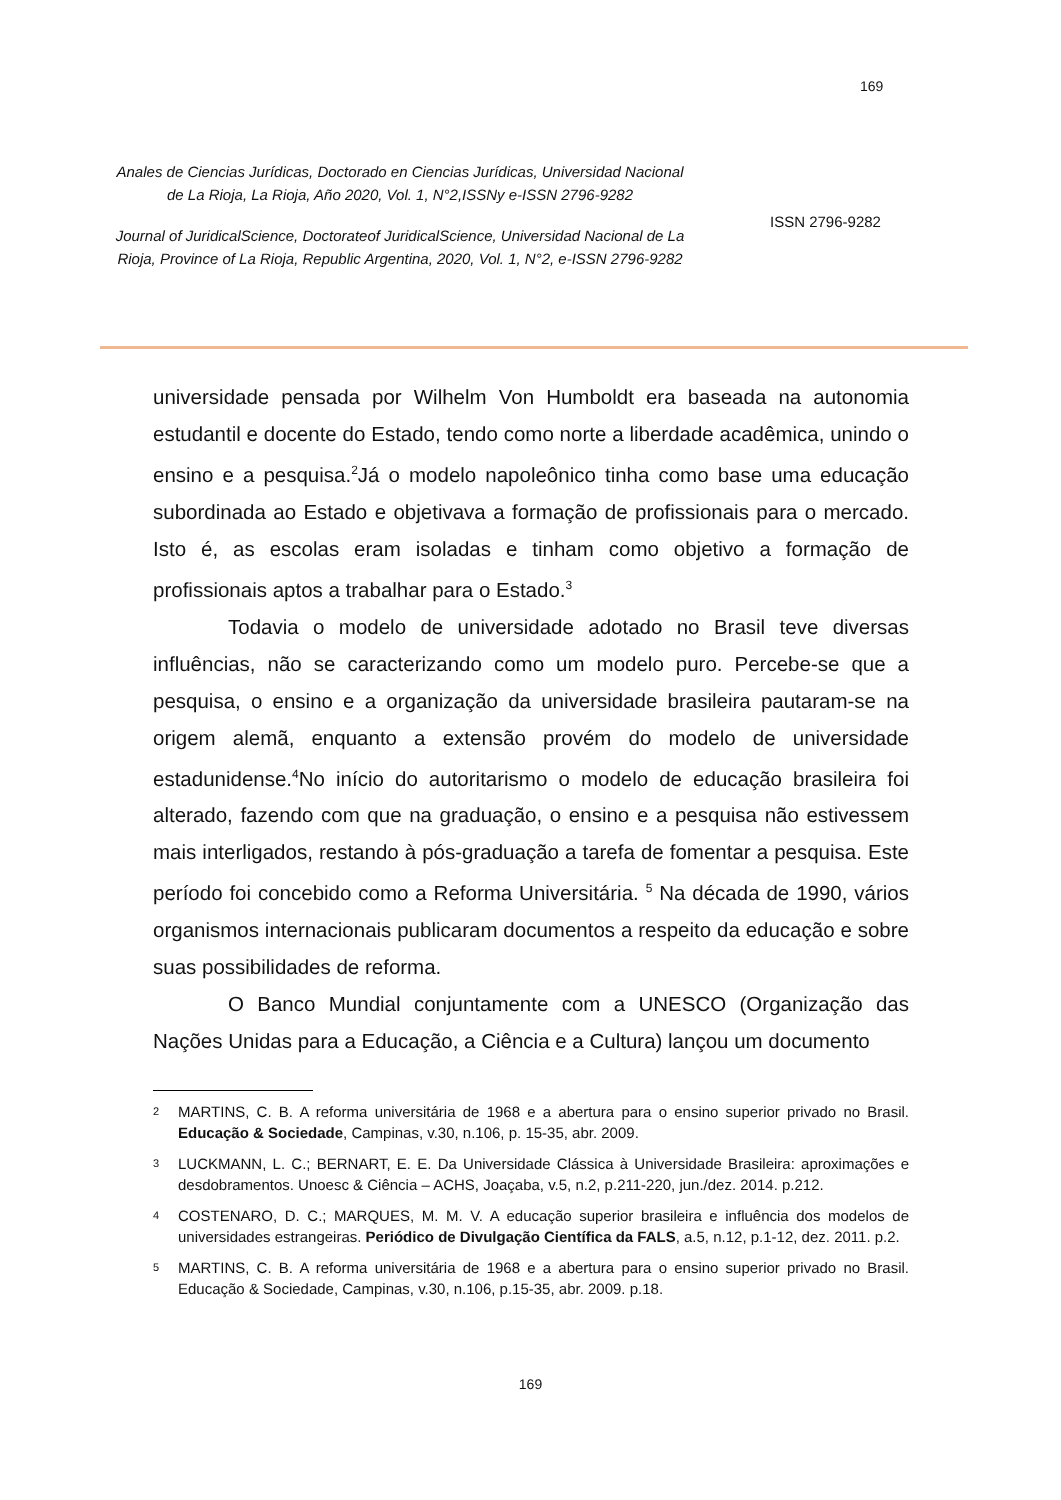169
Anales de Ciencias Jurídicas, Doctorado en Ciencias Jurídicas, Universidad Nacional de La Rioja, La Rioja, Año 2020, Vol. 1, N°2,ISSNy e-ISSN 2796-9282
Journal of JuridicalScience, Doctorateof JuridicalScience, Universidad Nacional de La Rioja, Province of La Rioja, Republic Argentina, 2020, Vol. 1, N°2, e-ISSN 2796-9282
ISSN 2796-9282
universidade pensada por Wilhelm Von Humboldt era baseada na autonomia estudantil e docente do Estado, tendo como norte a liberdade acadêmica, unindo o ensino e a pesquisa.<sup>2</sup>Já o modelo napoleônico tinha como base uma educação subordinada ao Estado e objetivava a formação de profissionais para o mercado. Isto é, as escolas eram isoladas e tinham como objetivo a formação de profissionais aptos a trabalhar para o Estado.<sup>3</sup>
Todavia o modelo de universidade adotado no Brasil teve diversas influências, não se caracterizando como um modelo puro. Percebe-se que a pesquisa, o ensino e a organização da universidade brasileira pautaram-se na origem alemã, enquanto a extensão provém do modelo de universidade estadunidense.<sup>4</sup>No início do autoritarismo o modelo de educação brasileira foi alterado, fazendo com que na graduação, o ensino e a pesquisa não estivessem mais interligados, restando à pós-graduação a tarefa de fomentar a pesquisa. Este período foi concebido como a Reforma Universitária. <sup>5</sup> Na década de 1990, vários organismos internacionais publicaram documentos a respeito da educação e sobre suas possibilidades de reforma.
O Banco Mundial conjuntamente com a UNESCO (Organização das Nações Unidas para a Educação, a Ciência e a Cultura) lançou um documento
2 MARTINS, C. B. A reforma universitária de 1968 e a abertura para o ensino superior privado no Brasil. Educação & Sociedade, Campinas, v.30, n.106, p. 15-35, abr. 2009.
3 LUCKMANN, L. C.; BERNART, E. E. Da Universidade Clássica à Universidade Brasileira: aproximações e desdobramentos. Unoesc & Ciência – ACHS, Joaçaba, v.5, n.2, p.211-220, jun./dez. 2014. p.212.
4 COSTENARO, D. C.; MARQUES, M. M. V. A educação superior brasileira e influência dos modelos de universidades estrangeiras. Periódico de Divulgação Científica da FALS, a.5, n.12, p.1-12, dez. 2011. p.2.
5 MARTINS, C. B. A reforma universitária de 1968 e a abertura para o ensino superior privado no Brasil. Educação & Sociedade, Campinas, v.30, n.106, p.15-35, abr. 2009. p.18.
169